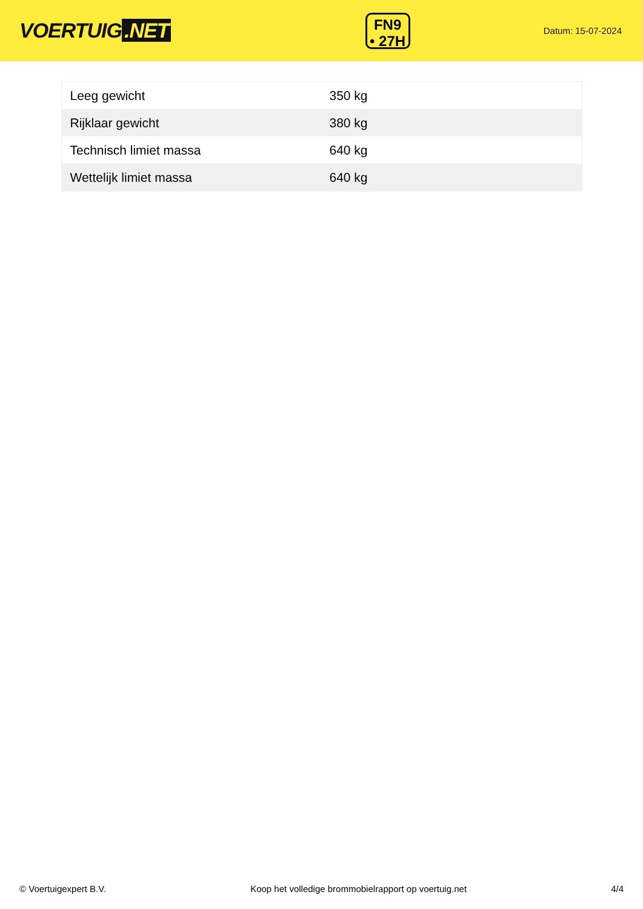VOERTUIG.NET
FN9
• 27H
Datum: 15-07-2024
| Leeg gewicht | 350 kg |
| Rijklaar gewicht | 380 kg |
| Technisch limiet massa | 640 kg |
| Wettelijk limiet massa | 640 kg |
© Voertuigexpert B.V. Koop het volledige brommobielrapport op voertuig.net 4/4